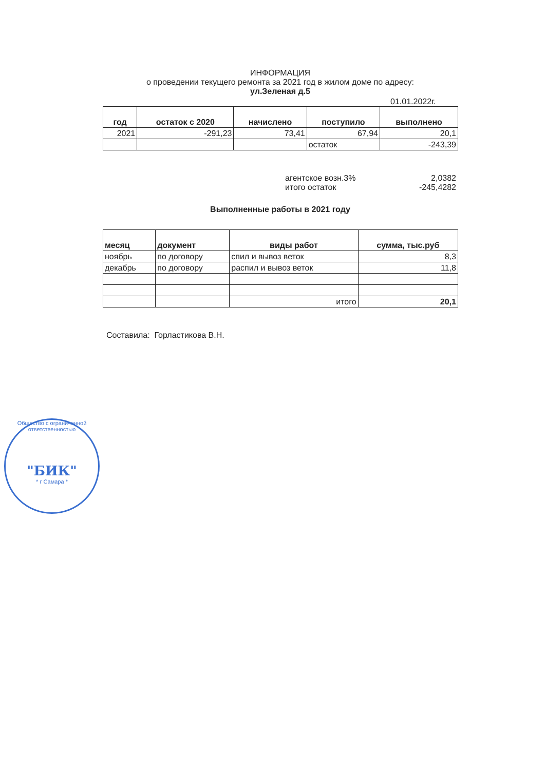ИНФОРМАЦИЯ
о проведении текущего ремонта за 2021 год в жилом доме по адресу:
ул.Зеленая д.5
01.01.2022г.
| год | остаток с 2020 | начислено | поступило | выполнено |
| --- | --- | --- | --- | --- |
| 2021 | -291,23 | 73,41 | 67,94 | 20,1 |
| | | | остаток | -243,39 |
агентское возн.3% 2,0382
итого остаток -245,4282
Выполненные работы в 2021 году
| месяц | документ | виды работ | сумма, тыс.руб |
| --- | --- | --- | --- |
| ноябрь | по договору | спил и вывоз веток | 8,3 |
| декабрь | по договору | распил и вывоз веток | 11,8 |
| | | итого | 20,1 |
Составила: Горластикова В.Н.
Общество с ограниченной ответственностью
"БИК"
* г Самара *